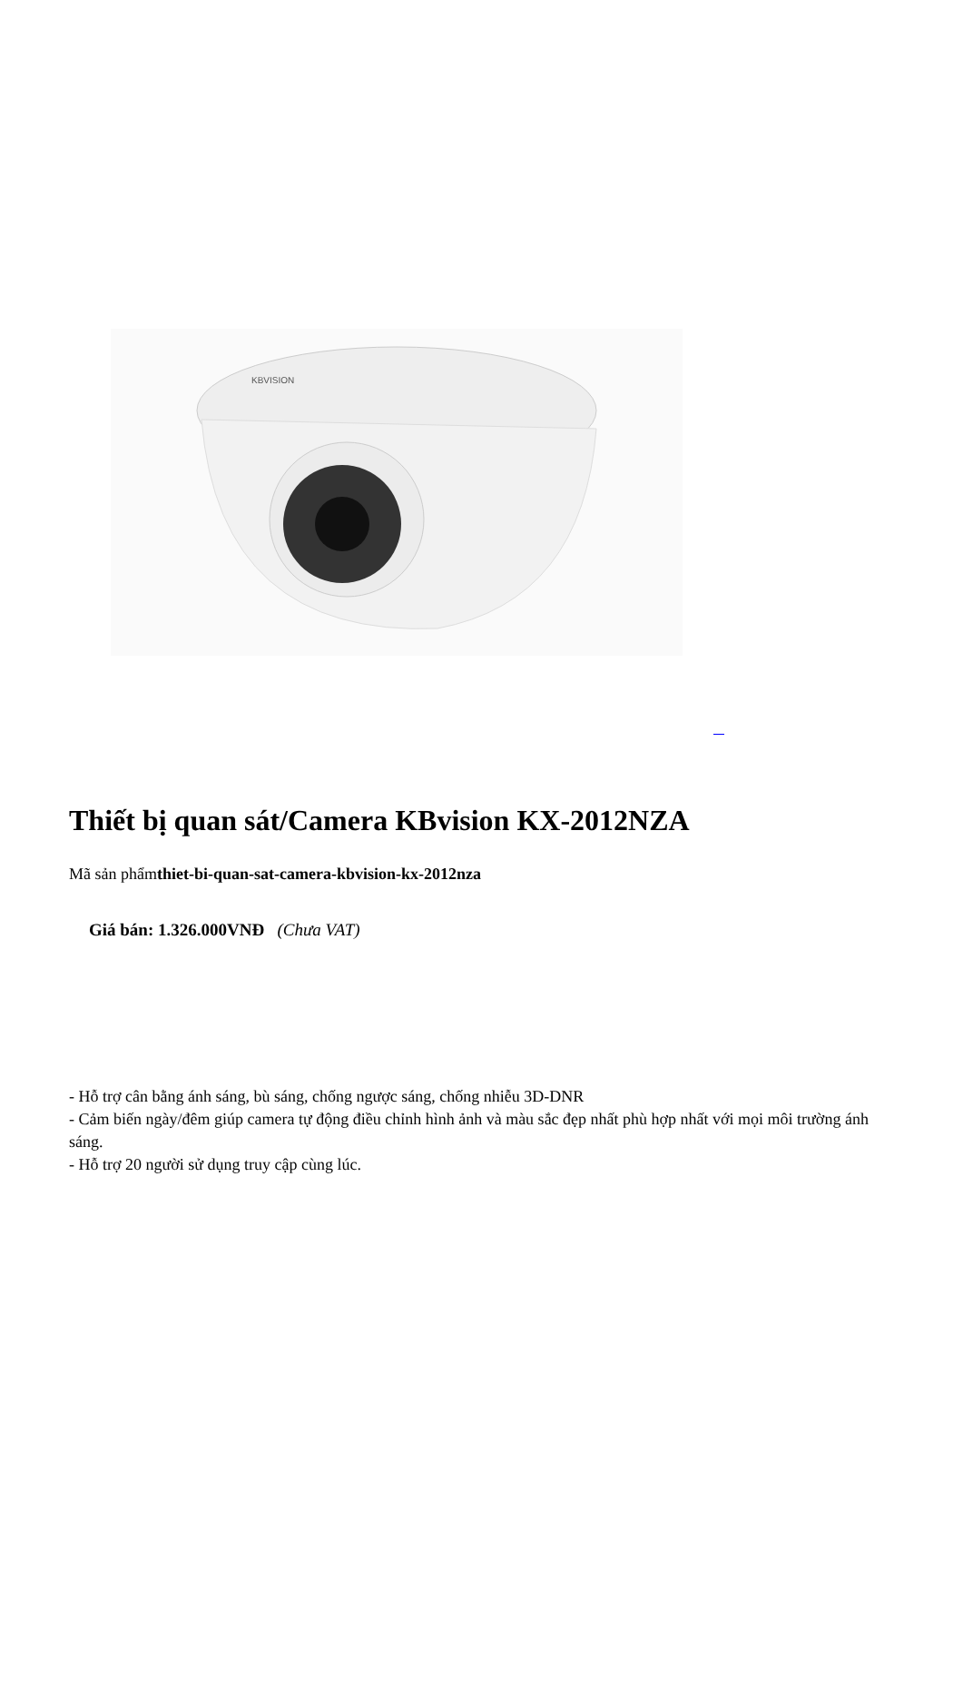KBVISION
Thiết bị quan sát/Camera KBvision KX-2012NZA
Mã sản phẩmthiet-bi-quan-sat-camera-kbvision-kx-2012nza
Giá bán: 1.326.000VNĐ (Chưa VAT)
- Hỗ trợ cân bằng ánh sáng, bù sáng, chống ngược sáng, chống nhiễu 3D-DNR
- Cảm biến ngày/đêm giúp camera tự động điều chỉnh hình ảnh và màu sắc đẹp nhất phù hợp nhất với mọi môi trường ánh sáng.
- Hỗ trợ 20 người sử dụng truy cập cùng lúc.